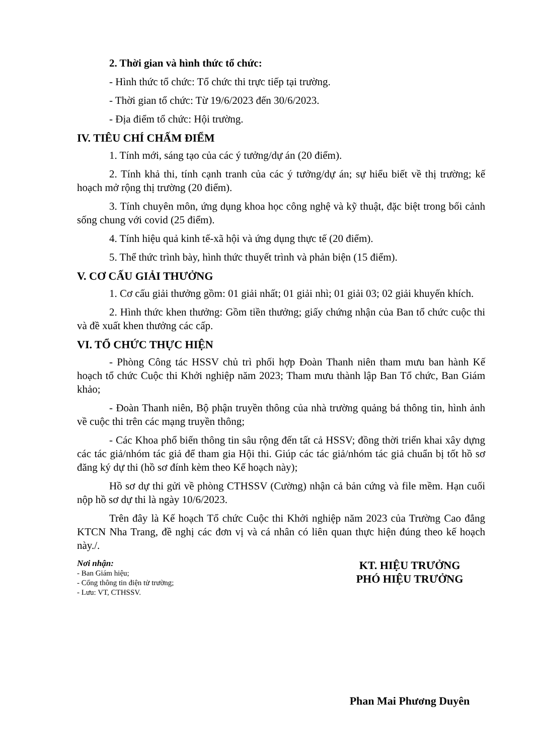2. Thời gian và hình thức tổ chức:
- Hình thức tổ chức: Tổ chức thi trực tiếp tại trường.
- Thời gian tổ chức: Từ 19/6/2023 đến 30/6/2023.
- Địa điểm tổ chức: Hội trường.
IV. TIÊU CHÍ CHẤM ĐIỂM
1. Tính mới, sáng tạo của các ý tưởng/dự án (20 điểm).
2. Tính khả thi, tính cạnh tranh của các ý tưởng/dự án; sự hiểu biết về thị trường; kế hoạch mở rộng thị trường (20 điểm).
3. Tính chuyên môn, ứng dụng khoa học công nghệ và kỹ thuật, đặc biệt trong bối cảnh sống chung với covid (25 điểm).
4. Tính hiệu quả kinh tế-xã hội và ứng dụng thực tế (20 điểm).
5. Thể thức trình bày, hình thức thuyết trình và phản biện (15 điểm).
V. CƠ CẤU GIẢI THƯỞNG
1. Cơ cấu giải thưởng gồm: 01 giải nhất; 01 giải nhì; 01 giải 03; 02 giải khuyến khích.
2. Hình thức khen thưởng: Gồm tiền thưởng; giấy chứng nhận của Ban tổ chức cuộc thi và đề xuất khen thưởng các cấp.
VI. TỔ CHỨC THỰC HIỆN
- Phòng Công tác HSSV chủ trì phối hợp Đoàn Thanh niên tham mưu ban hành Kế hoạch tổ chức Cuộc thi Khởi nghiệp năm 2023; Tham mưu thành lập Ban Tổ chức, Ban Giám khảo;
- Đoàn Thanh niên, Bộ phận truyền thông của nhà trường quảng bá thông tin, hình ảnh về cuộc thi trên các mạng truyền thông;
- Các Khoa phổ biến thông tin sâu rộng đến tất cả HSSV; đồng thời triển khai xây dựng các tác giả/nhóm tác giả để tham gia Hội thi. Giúp các tác giả/nhóm tác giả chuẩn bị tốt hồ sơ đăng ký dự thi (hồ sơ đính kèm theo Kế hoạch này);
Hồ sơ dự thi gửi về phòng CTHSSV (Cường) nhận cả bản cứng và file mềm. Hạn cuối nộp hồ sơ dự thi là ngày 10/6/2023.
Trên đây là Kế hoạch Tổ chức Cuộc thi Khởi nghiệp năm 2023 của Trường Cao đẳng KTCN Nha Trang, đề nghị các đơn vị và cá nhân có liên quan thực hiện đúng theo kế hoạch này./.
Nơi nhận:
- Ban Giám hiệu;
- Cổng thông tin điện tử trường;
- Lưu: VT, CTHSSV.
KT. HIỆU TRƯỞNG
PHÓ HIỆU TRƯỞNG
Phan Mai Phương Duyên